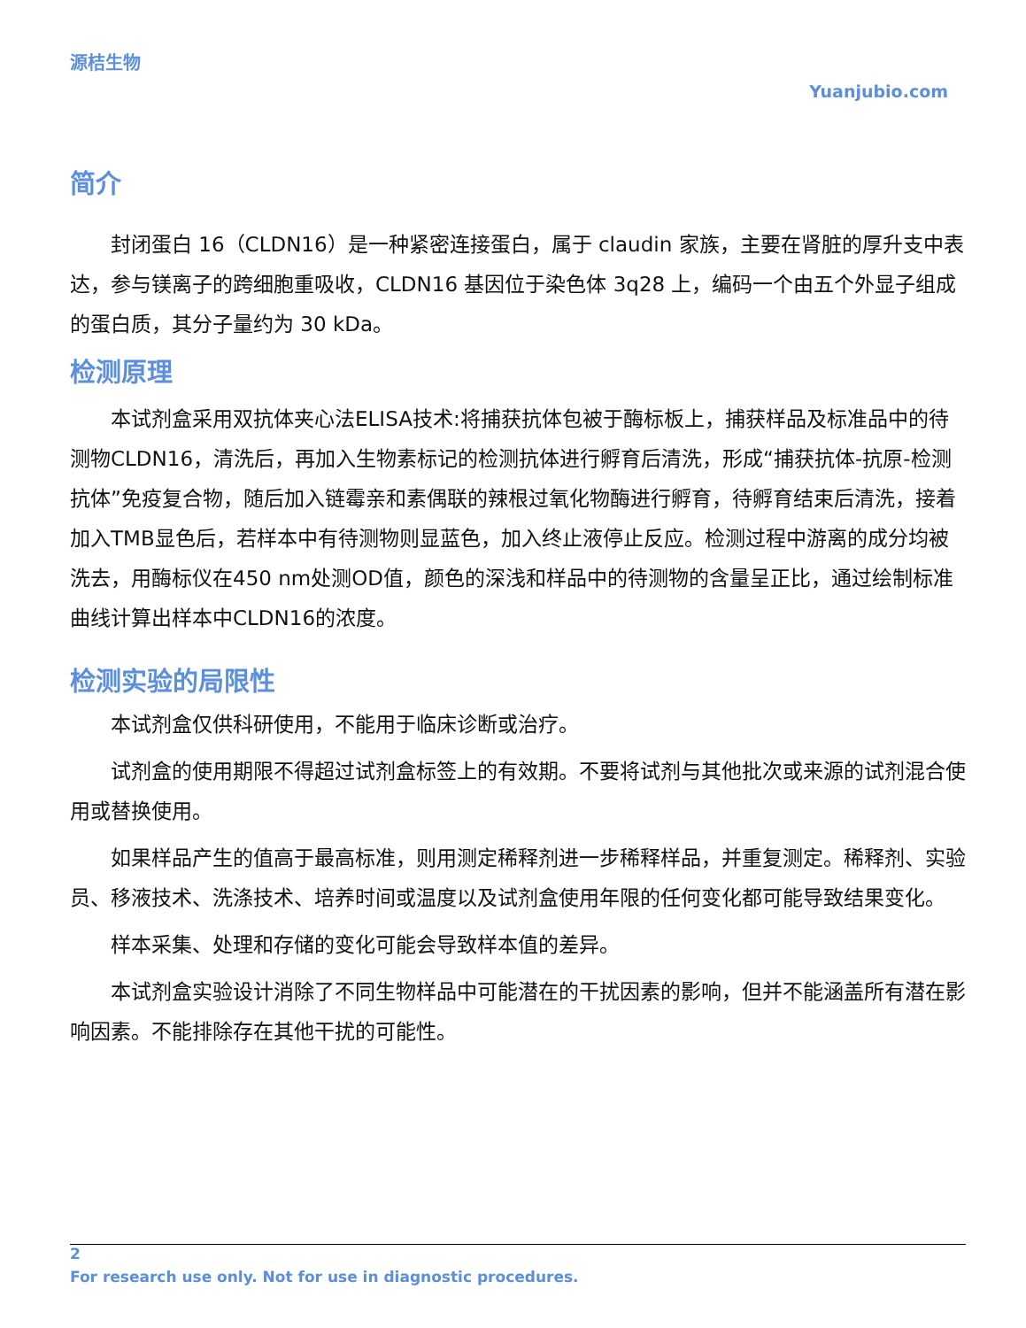源桔生物
Yuanjubio.com
简介
封闭蛋白 16（CLDN16）是一种紧密连接蛋白，属于 claudin 家族，主要在肾脏的厚升支中表达，参与镁离子的跨细胞重吸收，CLDN16 基因位于染色体 3q28 上，编码一个由五个外显子组成的蛋白质，其分子量约为 30 kDa。
检测原理
本试剂盒采用双抗体夹心法ELISA技术:将捕获抗体包被于酶标板上，捕获样品及标准品中的待测物CLDN16，清洗后，再加入生物素标记的检测抗体进行孵育后清洗，形成“捕获抗体-抗原-检测抗体”免疫复合物，随后加入链霉亲和素偶联的辣根过氧化物酶进行孵育，待孵育结束后清洗，接着加入TMB显色后，若样本中有待测物则显蓝色，加入终止液停止反应。检测过程中游离的成分均被洗去，用酶标仪在450 nm处测OD值，颜色的深浅和样品中的待测物的含量呈正比，通过绘制标准曲线计算出样本中CLDN16的浓度。
检测实验的局限性
本试剂盒仅供科研使用，不能用于临床诊断或治疗。
试剂盒的使用期限不得超过试剂盒标签上的有效期。不要将试剂与其他批次或来源的试剂混合使用或替换使用。
如果样品产生的值高于最高标准，则用测定稀释剂进一步稀释样品，并重复测定。稀释剂、实验员、移液技术、洗涤技术、培养时间或温度以及试剂盒使用年限的任何变化都可能导致结果变化。
样本采集、处理和存储的变化可能会导致样本值的差异。
本试剂盒实验设计消除了不同生物样品中可能潜在的干扰因素的影响，但并不能涵盖所有潜在影响因素。不能排除存在其他干扰的可能性。
2
For research use only. Not for use in diagnostic procedures.